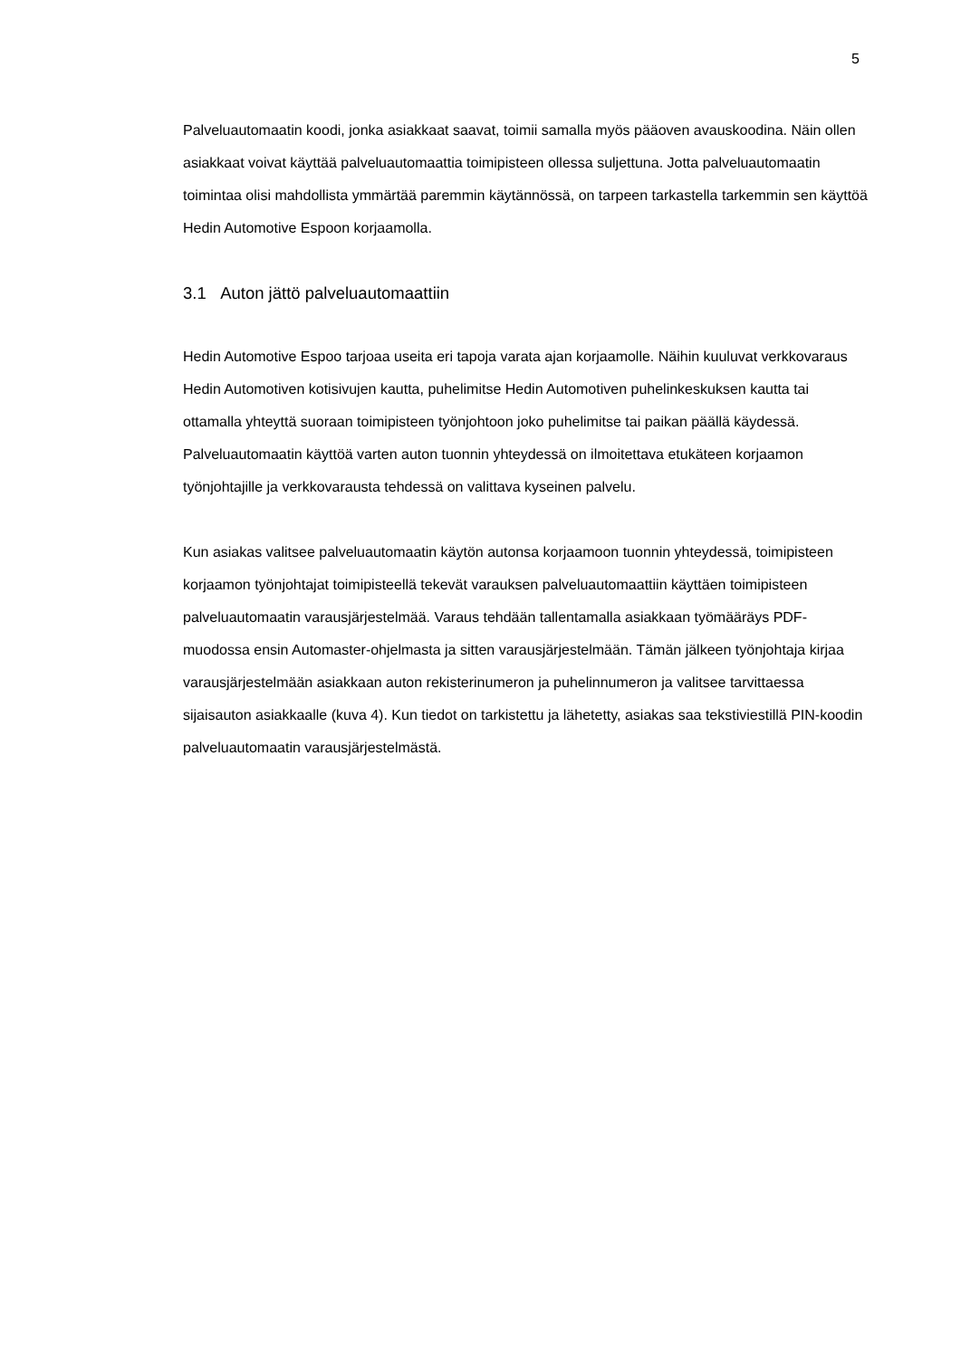5
Palveluautomaatin koodi, jonka asiakkaat saavat, toimii samalla myös pääoven avauskoodina. Näin ollen asiakkaat voivat käyttää palveluautomaattia toimipisteen ollessa suljettuna. Jotta palveluautomaatin toimintaa olisi mahdollista ymmärtää paremmin käytännössä, on tarpeen tarkastella tarkemmin sen käyttöä Hedin Automotive Espoon korjaamolla.
3.1 Auton jättö palveluautomaattiin
Hedin Automotive Espoo tarjoaa useita eri tapoja varata ajan korjaamolle. Näihin kuuluvat verkkovaraus Hedin Automotiven kotisivujen kautta, puhelimitse Hedin Automotiven puhelinkeskuksen kautta tai ottamalla yhteyttä suoraan toimipisteen työnjohtoon joko puhelimitse tai paikan päällä käydessä. Palveluautomaatin käyttöä varten auton tuonnin yhteydessä on ilmoitettava etukäteen korjaamon työnjohtajille ja verkkovarausta tehdessä on valittava kyseinen palvelu.
Kun asiakas valitsee palveluautomaatin käytön autonsa korjaamoon tuonnin yhteydessä, toimipisteen korjaamon työnjohtajat toimipisteellä tekevät varauksen palveluautomaattiin käyttäen toimipisteen palveluautomaatin varausjärjestelmää. Varaus tehdään tallentamalla asiakkaan työmääräys PDF-muodossa ensin Automaster-ohjelmasta ja sitten varausjärjestelmään. Tämän jälkeen työnjohtaja kirjaa varausjärjestelmään asiakkaan auton rekisterinumeron ja puhelinnumeron ja valitsee tarvittaessa sijaisauton asiakkaalle (kuva 4). Kun tiedot on tarkistettu ja lähetetty, asiakas saa tekstiviestillä PIN-koodin palveluautomaatin varausjärjestelmästä.